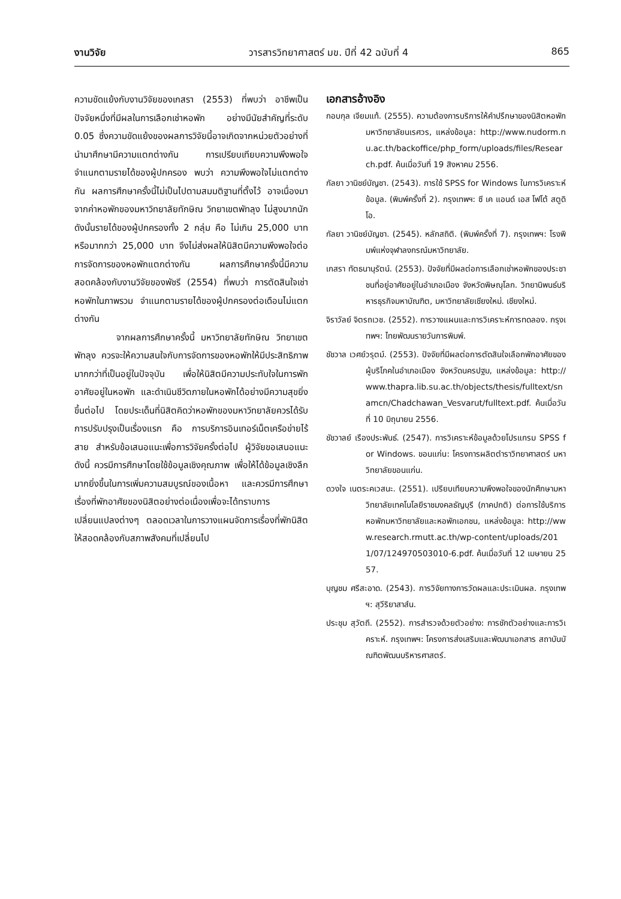งานวิจัย วารสารวิทยาศาสตร์ มข. ปีที่ 42 ฉบับที่ 4 865
ความขัดแย้งกับงานวิจัยของเกสรา (2553) ที่พบว่า อาชีพเป็นปัจจัยหนึ่งที่มีผลในการเลือกเช่าหอพัก อย่างมีนัยสำคัญที่ระดับ 0.05 ซึ่งความขัดแย้งของผลการวิจัยนี้อาจเกิดจากหน่วยตัวอย่างที่นำมาศึกษามีความแตกต่างกัน การเปรียบเทียบความพึงพอใจจำแนกตามรายได้ของผู้ปกครอง พบว่า ความพึงพอใจไม่แตกต่างกัน ผลการศึกษาครั้งนี้ไม่เป็นไปตามสมมติฐานที่ตั้งไว้ อาจเนื่องมาจากค่าหอพักของมหาวิทยาลัยทักษิณ วิทยาเขตพัทลุง ไม่สูงมากนัก ดังนั้นรายได้ของผู้ปกครองทั้ง 2 กลุ่ม คือ ไม่เกิน 25,000 บาท หรือมากกว่า 25,000 บาท จึงไม่ส่งผลให้นิสิตมีความพึงพอใจต่อการจัดการของหอพักแตกต่างกัน ผลการศึกษาครั้งนี้มีความสอดคล้องกับงานวิจัยของพัชรี (2554) ที่พบว่า การตัดสินใจเช่าหอพักในภาพรวม จำแนกตามรายได้ของผู้ปกครองต่อเดือนไม่แตกต่างกัน
จากผลการศึกษาครั้งนี้ มหาวิทยาลัยทักษิณ วิทยาเขตพัทลุง ควรจะให้ความสนใจกับการจัดการของหอพักให้มีประสิทธิภาพมากกว่าที่เป็นอยู่ในปัจจุบัน เพื่อให้นิสิตมีความประทับใจในการพักอาศัยอยู่ในหอพัก และดำเนินชีวิตภายในหอพักได้อย่างมีความสุขยิ่งขึ้นต่อไป โดยประเด็นที่นิสิตคิดว่าหอพักของมหาวิทยาลัยควรได้รับการปรับปรุงเป็นเรื่องแรก คือ การบริการอินเทอร์เน็ตเครือข่ายไร้สาย สำหรับข้อเสนอแนะเพื่อการวิจัยครั้งต่อไป ผู้วิจัยขอเสนอแนะดังนี้ ควรมีการศึกษาโดยใช้ข้อมูลเชิงคุณภาพ เพื่อให้ได้ข้อมูลเชิงลึกมากยิ่งขึ้นในการเพิ่มความสมบูรณ์ของเนื้อหา และควรมีการศึกษาเรื่องที่พักอาศัยของนิสิตอย่างต่อเนื่องเพื่อจะได้ทราบการเปลี่ยนแปลงต่างๆ ตลอดเวลาในการวางแผนจัดการเรื่องที่พักนิสิตให้สอดคล้องกับสภาพสังคมที่เปลี่ยนไป
เอกสารอ้างอิง
กอบกุล เจียมแท้. (2555). ความต้องการบริการให้คำปรึกษาของนิสิตหอพักมหาวิทยาลัยนเรศวร, แหล่งข้อมูล: http://www.nudorm.nu.ac.th/backoffice/php_form/uploads/files/Research.pdf. ค้นเมื่อวันที่ 19 สิงหาคม 2556.
กัลยา วานิชย์บัญชา. (2543). การใช้ SPSS for Windows ในการวิเคราะห์ข้อมูล. (พิมพ์ครั้งที่ 2). กรุงเทพฯ: ซี เค แอนด์ เอส โฟโต้ สตูดิโอ.
กัลยา วานิชย์บัญชา. (2545). หลักสถิติ. (พิมพ์ครั้งที่ 7). กรุงเทพฯ: โรงพิมพ์แห่งจุฬาลงกรณ์มหาวิทยาลัย.
เกสรา ทัตธนานุรัตน์. (2553). ปัจจัยที่มีผลต่อการเลือกเช่าหอพักของประชาชนที่อยู่อาศัยอยู่ในอำเภอเมือง จังหวัดพิษณุโลก. วิทยานิพนธ์บริหารธุรกิจมหาบัณฑิต, มหาวิทยาลัยเชียงใหม่. เชียงใหม่.
จิราวัลย์ จิตรถเวช. (2552). การวางแผนและการวิเคราะห์การทดลอง. กรุงเทพฯ: ไทยพัฒนรายวันการพิมพ์.
ชัชวาล เวศย์วรุตม์. (2553). ปัจจัยที่มีผลต่อการตัดสินใจเลือกพักอาศัยของผู้บริโภคในอำเภอเมือง จังหวัดนครปฐม, แหล่งข้อมูล: http://www.thapra.lib.su.ac.th/objects/thesis/fulltext/snamcn/Chadchawan_Vesvarut/fulltext.pdf. ค้นเมื่อวันที่ 10 มิถุนายน 2556.
ชัชวาลย์ เรืองประพันธ์. (2547). การวิเคราะห์ข้อมูลด้วยโปรแกรม SPSS for Windows. ขอนแก่น: โครงการผลิตตำราวิทยาศาสตร์ มหาวิทยาลัยขอนแก่น.
ดวงใจ เนตระคเวสนะ. (2551). เปรียบเทียบความพึงพอใจของนักศึกษามหาวิทยาลัยเทคโนโลยีราชมงคลธัญบุรี (ภาคปกติ) ต่อการใช้บริการหอพักมหาวิทยาลัยและหอพักเอกชน, แหล่งข้อมูล: http://www.research.rmutt.ac.th/wp-content/uploads/2011/07/124970503010-6.pdf. ค้นเมื่อวันที่ 12 เมษายน 2557.
บุญชม ศรีสะอาด. (2543). การวิจัยทางการวัดผลและประเมินผล. กรุงเทพฯ: สุวีริยาสาส์น.
ประชุม สุวัตถี. (2552). การสำรวจด้วยตัวอย่าง: การชักตัวอย่างและการวิเคราะห์. กรุงเทพฯ: โครงการส่งเสริมและพัฒนาเอกสาร สถาบันบัณฑิตพัฒนบริหารศาสตร์.